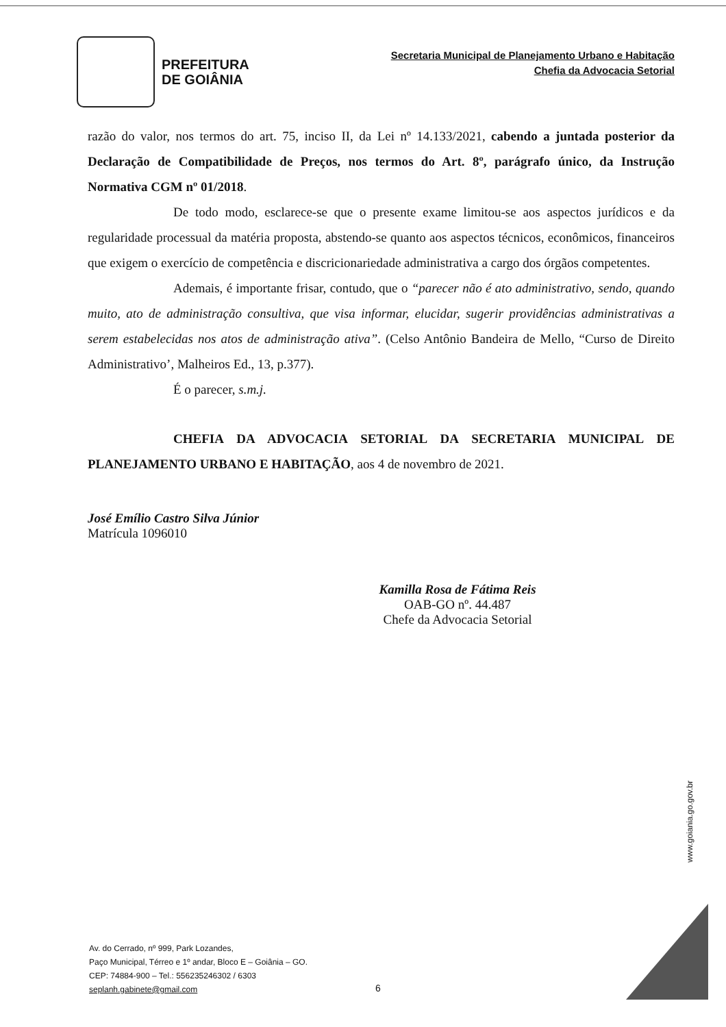PREFEITURA
DE GOIÂNIA
Secretaria Municipal de Planejamento Urbano e Habitação
Chefia da Advocacia Setorial
razão do valor, nos termos do art. 75, inciso II, da Lei nº 14.133/2021, cabendo a juntada posterior da Declaração de Compatibilidade de Preços, nos termos do Art. 8º, parágrafo único, da Instrução Normativa CGM nº 01/2018.
De todo modo, esclarece-se que o presente exame limitou-se aos aspectos jurídicos e da regularidade processual da matéria proposta, abstendo-se quanto aos aspectos técnicos, econômicos, financeiros que exigem o exercício de competência e discricionariedade administrativa a cargo dos órgãos competentes.
Ademais, é importante frisar, contudo, que o “parecer não é ato administrativo, sendo, quando muito, ato de administração consultiva, que visa informar, elucidar, sugerir providências administrativas a serem estabelecidas nos atos de administração ativa”. (Celso Antônio Bandeira de Mello, “Curso de Direito Administrativo’, Malheiros Ed., 13, p.377).
É o parecer, s.m.j.
CHEFIA DA ADVOCACIA SETORIAL DA SECRETARIA MUNICIPAL DE PLANEJAMENTO URBANO E HABITAÇÃO, aos 4 de novembro de 2021.
José Emílio Castro Silva Júnior
Matrícula 1096010
Kamilla Rosa de Fátima Reis
OAB-GO nº. 44.487
Chefe da Advocacia Setorial
www.goiania.go.gov.br
Av. do Cerrado, nº 999, Park Lozandes,
Paço Municipal, Térreo e 1º andar, Bloco E – Goiânia – GO.
CEP: 74884-900 – Tel.: 556235246302 / 6303
seplanh.gabinete@gmail.com
6